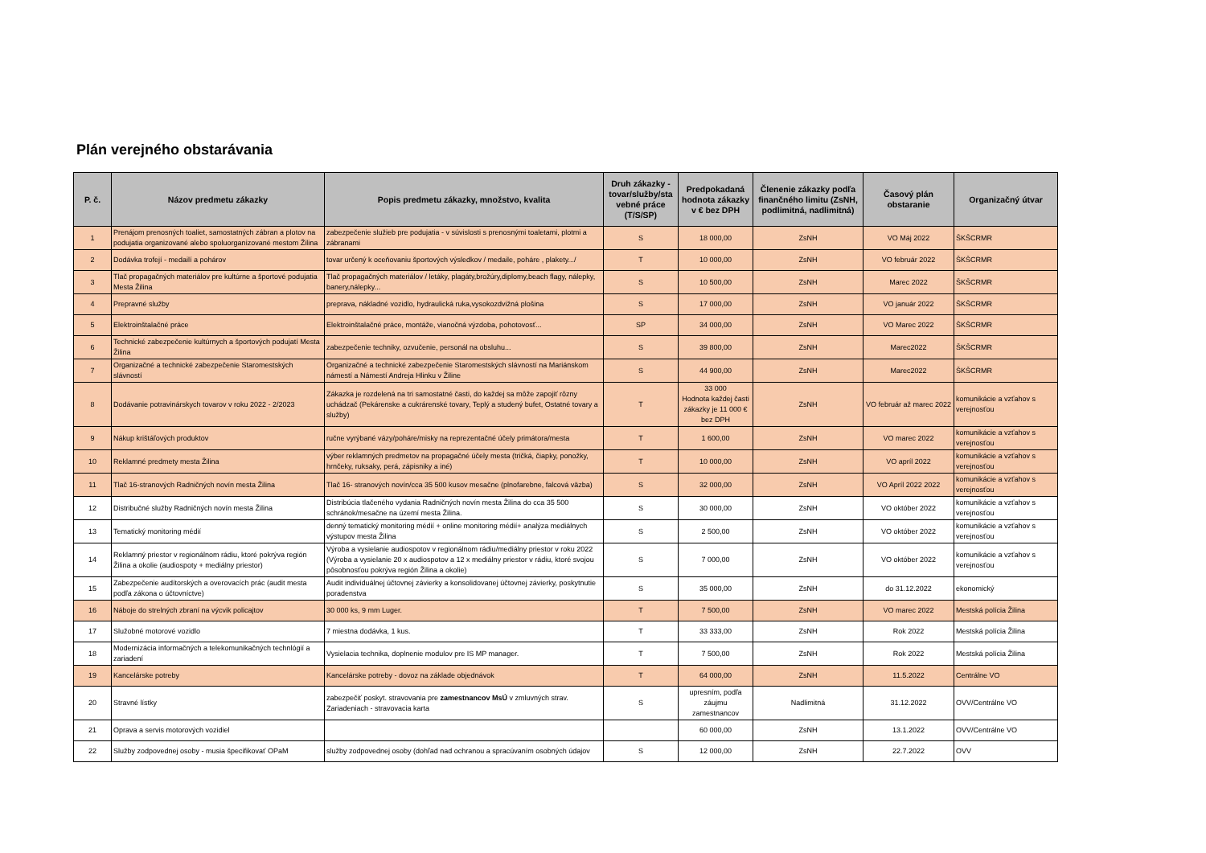Plán verejného obstarávania
| P. č. | Názov predmetu zákazky | Popis predmetu zákazky, množstvo, kvalita | Druh zákazky - tovar/služby/sta vebné práce (T/S/SP) | Predpokadaná hodnota zákazky v € bez DPH | Členenie zákazky podľa finančného limitu (ZsNH, podlimitná, nadlimitná) | Časový plán obstaranie | Organizačný útvar |
| --- | --- | --- | --- | --- | --- | --- | --- |
| 1 | Prenájom prenosných toaliet, samostatných zábran a plotov na podujatia organizované alebo spoluorganizované mestom Žilina | zabezpečenie služieb pre podujatia - v súvislosti s prenosnými toaletami, plotmi a zábranami | S | 18 000,00 | ZsNH | VO Máj 2022 | ŠKŠCRMR |
| 2 | Dodávka trofejí - medailí a pohárov | tovar určený k oceňovaniu športových výsledkov / medaile, poháre , plakety.../ | T | 10 000,00 | ZsNH | VO február 2022 | ŠKŠCRMR |
| 3 | Tlač propagačných materiálov pre kultúrne a športové podujatia Mesta Žilina | Tlač propagačných materiálov / letáky, plagáty,brožúry,diplomy,beach flagy, nálepky, banery,nálepky... | S | 10 500,00 | ZsNH | Marec 2022 | ŠKŠCRMR |
| 4 | Prepravné služby | preprava, nákladné vozidlo, hydraulická ruka,vysokozdvižná plošina | S | 17 000,00 | ZsNH | VO január 2022 | ŠKŠCRMR |
| 5 | Elektroinštalačné práce | Elektroinštalačné práce, montáže, vianočná výzdoba, pohotovosť... | SP | 34 000,00 | ZsNH | VO Marec 2022 | ŠKŠCRMR |
| 6 | Technické zabezpečenie kultúrnych a športových podujatí Mesta Žilina | zabezpečenie techniky, ozvučenie, personál na obsluhu... | S | 39 800,00 | ZsNH | Marec2022 | ŠKŠCRMR |
| 7 | Organizačné a technické zabezpečenie Staromestských slávností | Organizačné a technické zabezpečenie Staromestských slávností na Mariánskom námestí a Námestí Andreja Hlinku v Žiline | S | 44 900,00 | ZsNH | Marec2022 | ŠKŠCRMR |
| 8 | Dodávanie potravinárskych tovarov v roku 2022 - 2/2023 | Zákazka je rozdelená na tri samostatné časti, do každej sa môže zapojiť rôzny uchádzač (Pekárenske a cukrárenské tovary, Teplý a studený bufet, Ostatné tovary a služby) | T | 33 000 Hodnota každej časti zákazky je 11 000 € bez DPH | ZsNH | VO február až marec 2022 | komunikácie a vzťahov s verejnosťou |
| 9 | Nákup krištáľových produktov | ručne vyrýbané vázy/poháre/misky na reprezentačné účely primátora/mesta | T | 1 600,00 | ZsNH | VO marec 2022 | komunikácie a vzťahov s verejnosťou |
| 10 | Reklamné predmety mesta Žilina | výber reklamných predmetov na propagačné účely mesta (tričká, čiapky, ponožky, hrnčeky, ruksaky, perá, zápisniky a iné) | T | 10 000,00 | ZsNH | VO apríl 2022 | komunikácie a vzťahov s verejnosťou |
| 11 | Tlač 16-stranových Radničných novín mesta Žilina | Tlač 16- stranových novín/cca 35 500 kusov mesačne (plnofarebne, falcová väzba) | S | 32 000,00 | ZsNH | VO Apríl 2022 2022 | komunikácie a vzťahov s verejnosťou |
| 12 | Distribučné služby Radničných novín mesta Žilina | Distribúcia tlačeného vydania Radničných novín mesta Žilina do cca 35 500 schránok/mesačne na území mesta Žilina. | S | 30 000,00 | ZsNH | VO október 2022 | komunikácie a vzťahov s verejnosťou |
| 13 | Tematický monitoring médií | denný tematický monitoring médií + online monitoring médií+ analýza mediálnych výstupov mesta Žilina | S | 2 500,00 | ZsNH | VO október 2022 | komunikácie a vzťahov s verejnosťou |
| 14 | Reklamný priestor v regionálnom rádiu, ktoré pokrýva región Žilina a okolie (audiospoty + mediálny priestor) | Výroba a vysielanie audiospotov v regionálnom rádiu/mediálny priestor v roku 2022 (Výroba a vysielanie 20 x audiospotov a 12 x mediálny priestor v rádiu, ktoré svojou pôsobnosťou pokrýva región Žilina a okolie) | S | 7 000,00 | ZsNH | VO október 2022 | komunikácie a vzťahov s verejnosťou |
| 15 | Zabezpečenie audítorských a overovacích prác (audit mesta podľa zákona o účtovníctve) | Audit individuálnej účtovnej závierky a konsolidovanej účtovnej závierky, poskytnutie poradenstva | S | 35 000,00 | ZsNH | do 31.12.2022 | ekonomický |
| 16 | Náboje do strelných zbraní na výcvik policajtov | 30 000 ks, 9 mm Luger. | T | 7 500,00 | ZsNH | VO marec 2022 | Mestská polícia Žilina |
| 17 | Služobné motorové vozidlo | 7 miestna dodávka, 1 kus. | T | 33 333,00 | ZsNH | Rok 2022 | Mestská polícia Žilina |
| 18 | Modernizácia informačných a telekomunikačných technlógií a zariadení | Vysielacia technika, doplnenie modulov pre IS MP manager. | T | 7 500,00 | ZsNH | Rok 2022 | Mestská polícia Žilina |
| 19 | Kancelárske potreby | Kancelárske potreby - dovoz na základe objednávok | T | 64 000,00 | ZsNH | 11.5.2022 | Centrálne VO |
| 20 | Stravné lístky | zabezpečiť poskyt. stravovania pre zamestnancov MsÚ v zmluvných strav. Zariadeniach - stravovacia karta | S | upresním, podľa záujmu zamestnancov | Nadlimitná | 31.12.2022 | OVV/Centrálne VO |
| 21 | Oprava a servis motorových vozidiel | | | 60 000,00 | ZsNH | 13.1.2022 | OVV/Centrálne VO |
| 22 | Služby zodpovednej osoby - musia špecifikovať OPaM | služby zodpovednej osoby (dohľad nad ochranou a spracúvaním osobných údajov | S | 12 000,00 | ZsNH | 22.7.2022 | OVV |